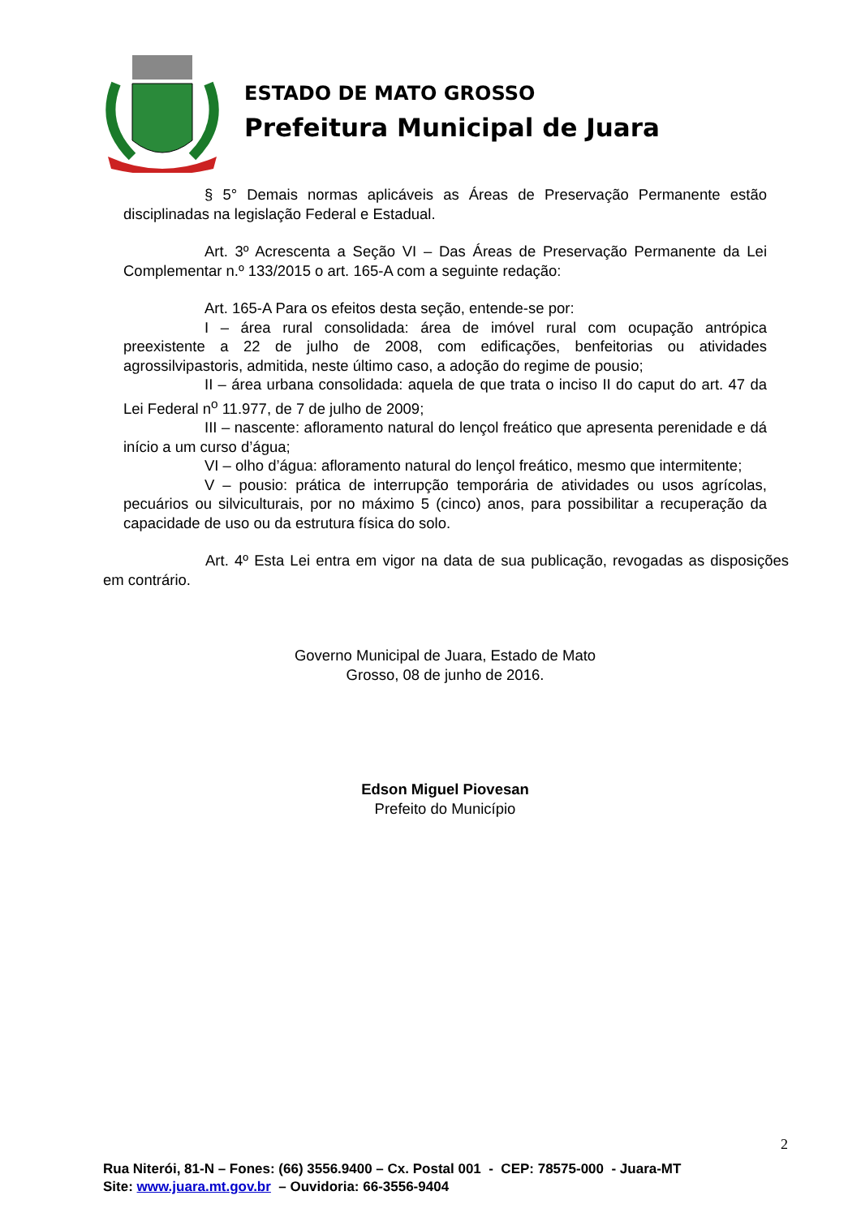ESTADO DE MATO GROSSO
Prefeitura Municipal de Juara
§ 5° Demais normas aplicáveis as Áreas de Preservação Permanente estão disciplinadas na legislação Federal e Estadual.
Art. 3º Acrescenta a Seção VI – Das Áreas de Preservação Permanente da Lei Complementar n.º 133/2015 o art. 165-A com a seguinte redação:
Art. 165-A Para os efeitos desta seção, entende-se por:
I – área rural consolidada: área de imóvel rural com ocupação antrópica preexistente a 22 de julho de 2008, com edificações, benfeitorias ou atividades agrossilvipastoris, admitida, neste último caso, a adoção do regime de pousio;
II – área urbana consolidada: aquela de que trata o inciso II do caput do art. 47 da Lei Federal n<sup>o</sup> 11.977, de 7 de julho de 2009;
III – nascente: afloramento natural do lençol freático que apresenta perenidade e dá início a um curso d’água;
VI – olho d’água: afloramento natural do lençol freático, mesmo que intermitente;
V – pousio: prática de interrupção temporária de atividades ou usos agrícolas, pecuários ou silviculturais, por no máximo 5 (cinco) anos, para possibilitar a recuperação da capacidade de uso ou da estrutura física do solo.
Art. 4º Esta Lei entra em vigor na data de sua publicação, revogadas as disposições em contrário.
Governo Municipal de Juara, Estado de Mato
Grosso, 08 de junho de 2016.
Edson Miguel Piovesan
Prefeito do Município
2
Rua Niterói, 81-N – Fones: (66) 3556.9400 – Cx. Postal 001 - CEP: 78575-000 - Juara-MT
Site: www.juara.mt.gov.br – Ouvidoria: 66-3556-9404